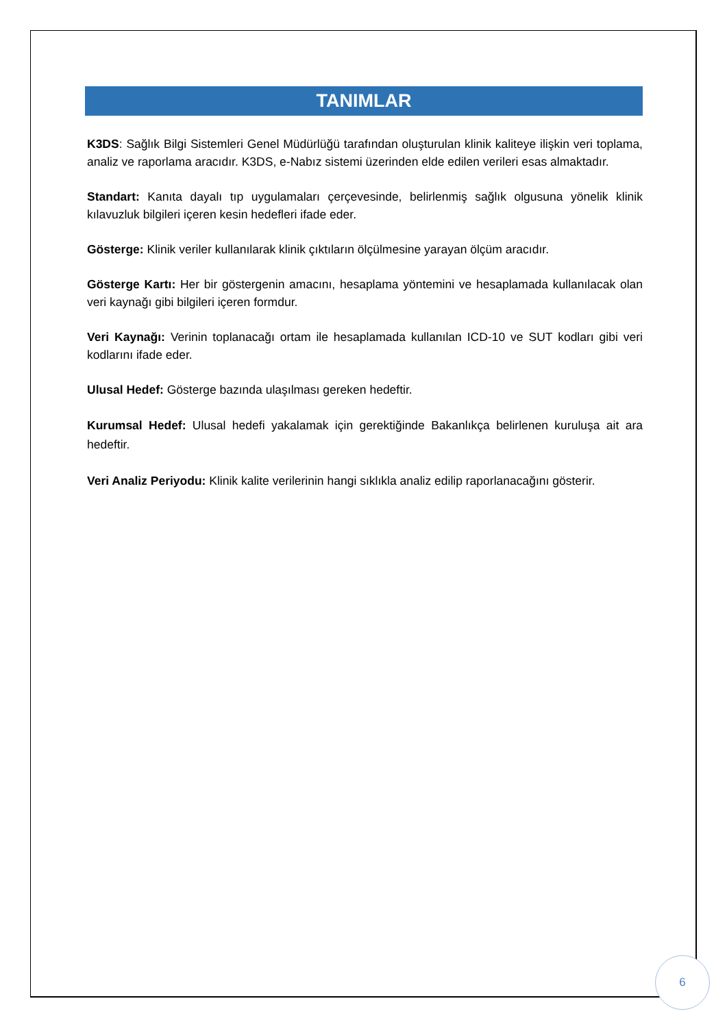TANIMLAR
K3DS: Sağlık Bilgi Sistemleri Genel Müdürlüğü tarafından oluşturulan klinik kaliteye ilişkin veri toplama, analiz ve raporlama aracıdır. K3DS, e-Nabız sistemi üzerinden elde edilen verileri esas almaktadır.
Standart: Kanıta dayalı tıp uygulamaları çerçevesinde, belirlenmiş sağlık olgusuna yönelik klinik kılavuzluk bilgileri içeren kesin hedefleri ifade eder.
Gösterge: Klinik veriler kullanılarak klinik çıktıların ölçülmesine yarayan ölçüm aracıdır.
Gösterge Kartı: Her bir göstergenin amacını, hesaplama yöntemini ve hesaplamada kullanılacak olan veri kaynağı gibi bilgileri içeren formdur.
Veri Kaynağı: Verinin toplanacağı ortam ile hesaplamada kullanılan ICD-10 ve SUT kodları gibi veri kodlarını ifade eder.
Ulusal Hedef: Gösterge bazında ulaşılması gereken hedeftir.
Kurumsal Hedef: Ulusal hedefi yakalamak için gerektiğinde Bakanlıkça belirlenen kuruluşa ait ara hedeftir.
Veri Analiz Periyodu: Klinik kalite verilerinin hangi sıklıkla analiz edilip raporlanacağını gösterir.
6